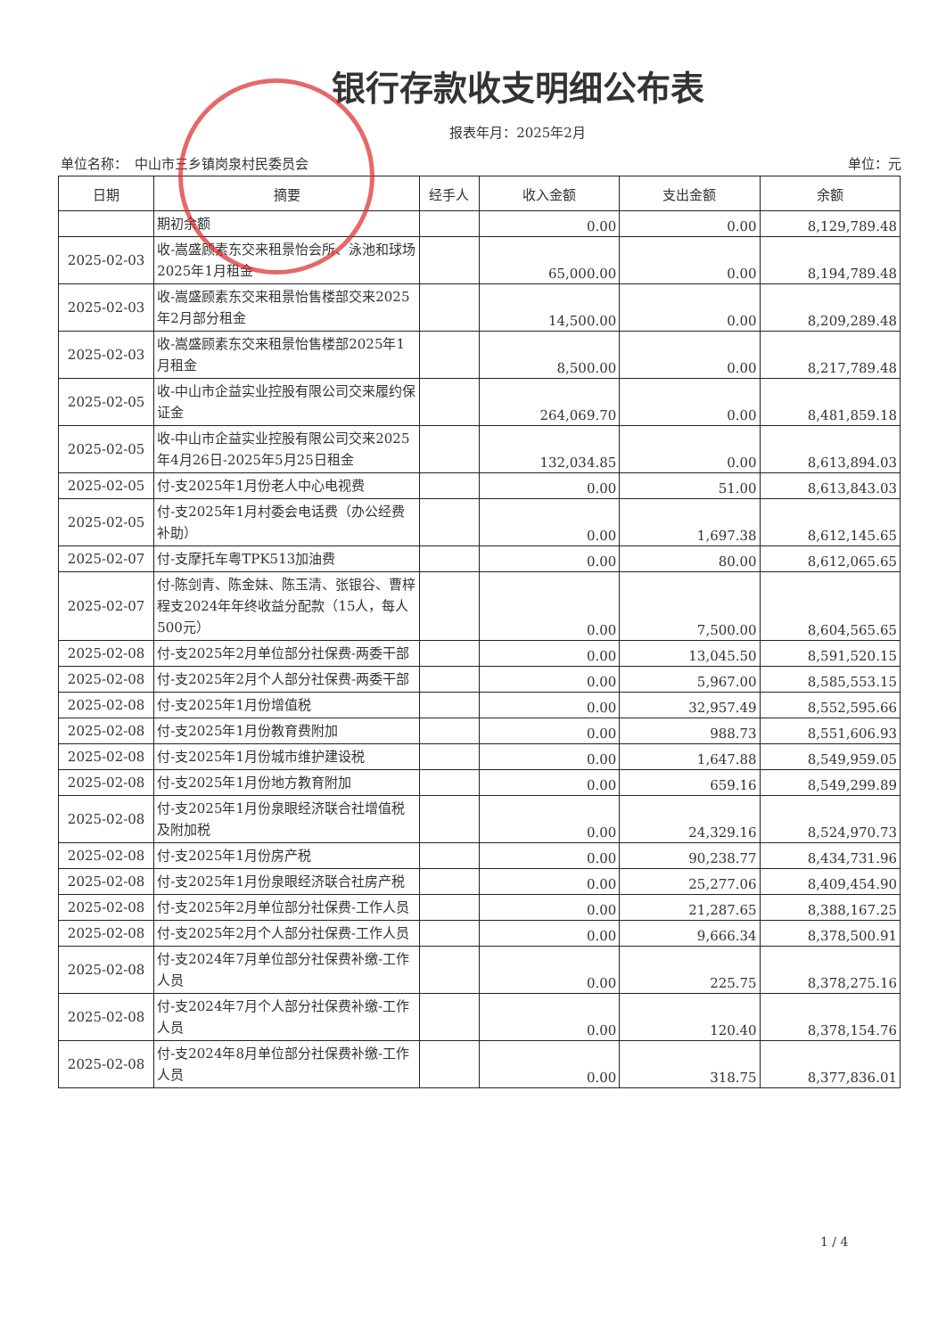银行存款收支明细公布表
报表年月：2025年2月
单位名称：　中山市三乡镇岗泉村民委员会 单位：元
| 日期 | 摘要 | 经手人 | 收入金额 | 支出金额 | 余额 |
| --- | --- | --- | --- | --- | --- |
| | 期初余额 | | 0.00 | 0.00 | 8,129,789.48 |
| 2025-02-03 | 收-嵩盛顾素东交来租景怡会所、泳池和球场2025年1月租金 | | 65,000.00 | 0.00 | 8,194,789.48 |
| 2025-02-03 | 收-嵩盛顾素东交来租景怡售楼部交来2025年2月部分租金 | | 14,500.00 | 0.00 | 8,209,289.48 |
| 2025-02-03 | 收-嵩盛顾素东交来租景怡售楼部2025年1月租金 | | 8,500.00 | 0.00 | 8,217,789.48 |
| 2025-02-05 | 收-中山市企益实业控股有限公司交来履约保证金 | | 264,069.70 | 0.00 | 8,481,859.18 |
| 2025-02-05 | 收-中山市企益实业控股有限公司交来2025年4月26日-2025年5月25日租金 | | 132,034.85 | 0.00 | 8,613,894.03 |
| 2025-02-05 | 付-支2025年1月份老人中心电视费 | | 0.00 | 51.00 | 8,613,843.03 |
| 2025-02-05 | 付-支2025年1月村委会电话费（办公经费补助） | | 0.00 | 1,697.38 | 8,612,145.65 |
| 2025-02-07 | 付-支摩托车粤TPK513加油费 | | 0.00 | 80.00 | 8,612,065.65 |
| 2025-02-07 | 付-陈剑青、陈金妹、陈玉清、张银谷、曹梓程支2024年年终收益分配款（15人，每人500元） | | 0.00 | 7,500.00 | 8,604,565.65 |
| 2025-02-08 | 付-支2025年2月单位部分社保费-两委干部 | | 0.00 | 13,045.50 | 8,591,520.15 |
| 2025-02-08 | 付-支2025年2月个人部分社保费-两委干部 | | 0.00 | 5,967.00 | 8,585,553.15 |
| 2025-02-08 | 付-支2025年1月份增值税 | | 0.00 | 32,957.49 | 8,552,595.66 |
| 2025-02-08 | 付-支2025年1月份教育费附加 | | 0.00 | 988.73 | 8,551,606.93 |
| 2025-02-08 | 付-支2025年1月份城市维护建设税 | | 0.00 | 1,647.88 | 8,549,959.05 |
| 2025-02-08 | 付-支2025年1月份地方教育附加 | | 0.00 | 659.16 | 8,549,299.89 |
| 2025-02-08 | 付-支2025年1月份泉眼经济联合社增值税及附加税 | | 0.00 | 24,329.16 | 8,524,970.73 |
| 2025-02-08 | 付-支2025年1月份房产税 | | 0.00 | 90,238.77 | 8,434,731.96 |
| 2025-02-08 | 付-支2025年1月份泉眼经济联合社房产税 | | 0.00 | 25,277.06 | 8,409,454.90 |
| 2025-02-08 | 付-支2025年2月单位部分社保费-工作人员 | | 0.00 | 21,287.65 | 8,388,167.25 |
| 2025-02-08 | 付-支2025年2月个人部分社保费-工作人员 | | 0.00 | 9,666.34 | 8,378,500.91 |
| 2025-02-08 | 付-支2024年7月单位部分社保费补缴-工作人员 | | 0.00 | 225.75 | 8,378,275.16 |
| 2025-02-08 | 付-支2024年7月个人部分社保费补缴-工作人员 | | 0.00 | 120.40 | 8,378,154.76 |
| 2025-02-08 | 付-支2024年8月单位部分社保费补缴-工作人员 | | 0.00 | 318.75 | 8,377,836.01 |
1 / 4